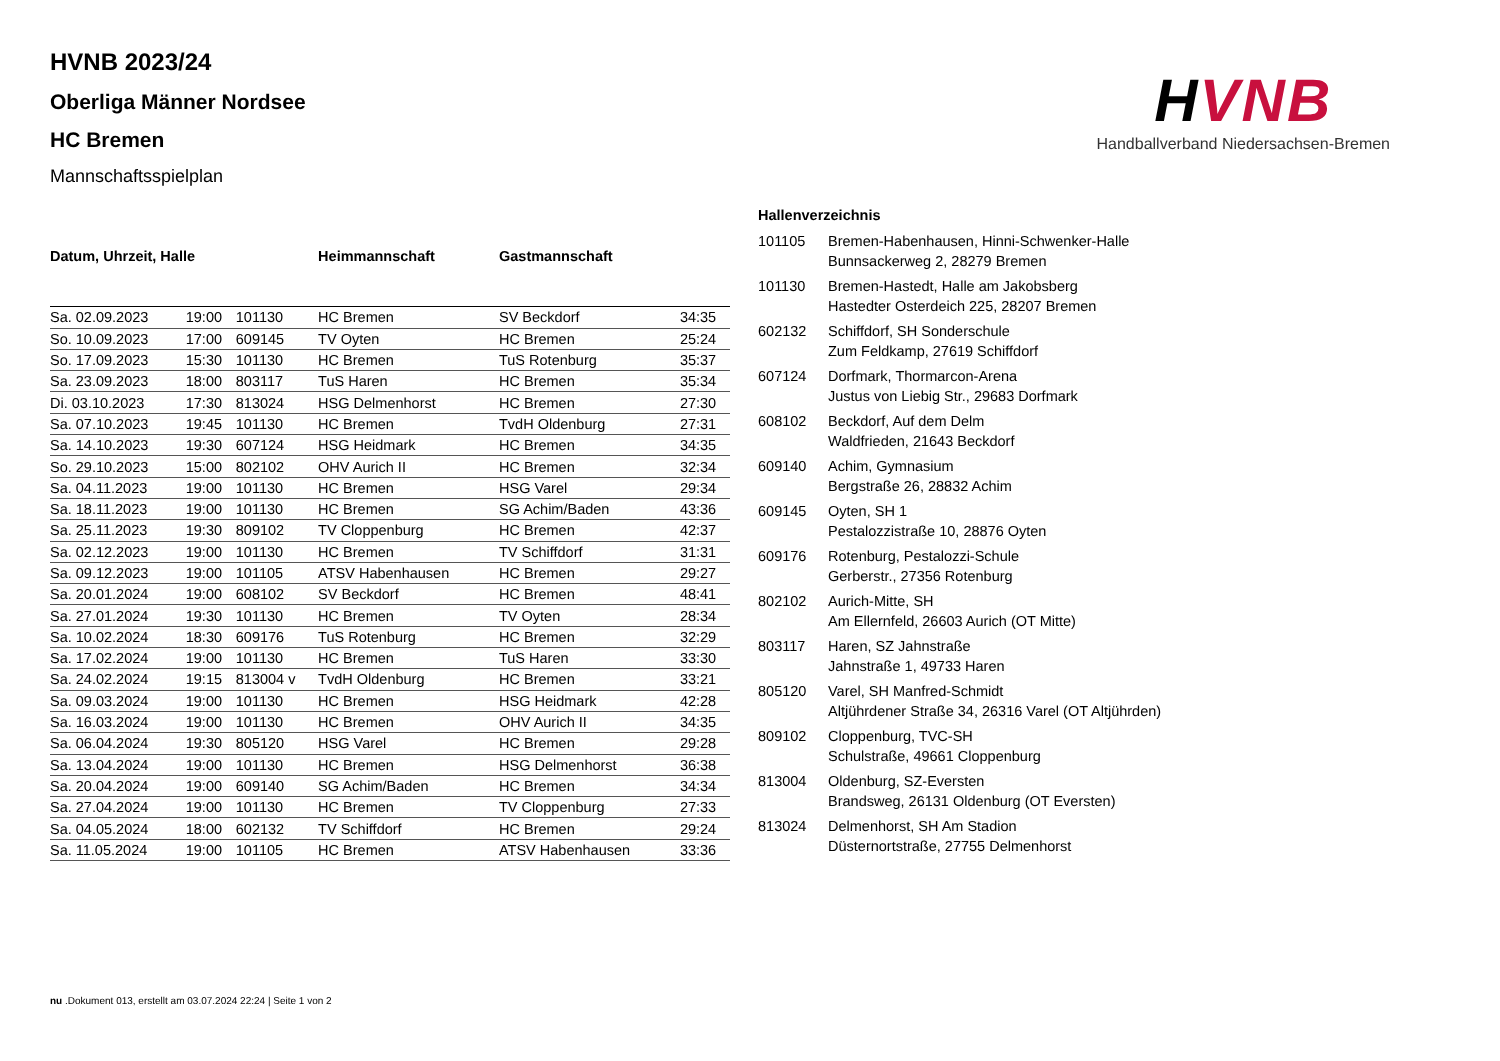HVNB 2023/24
Oberliga Männer Nordsee
HC Bremen
Mannschaftsspielplan
HVNB
Handballverband Niedersachsen-Bremen
| Datum, Uhrzeit, Halle | | | Heimmannschaft | Gastmannschaft | |
| --- | --- | --- | --- | --- | --- |
| Sa. 02.09.2023 | 19:00 | 101130 | HC Bremen | SV Beckdorf | 34:35 |
| So. 10.09.2023 | 17:00 | 609145 | TV Oyten | HC Bremen | 25:24 |
| So. 17.09.2023 | 15:30 | 101130 | HC Bremen | TuS Rotenburg | 35:37 |
| Sa. 23.09.2023 | 18:00 | 803117 | TuS Haren | HC Bremen | 35:34 |
| Di. 03.10.2023 | 17:30 | 813024 | HSG Delmenhorst | HC Bremen | 27:30 |
| Sa. 07.10.2023 | 19:45 | 101130 | HC Bremen | TvdH Oldenburg | 27:31 |
| Sa. 14.10.2023 | 19:30 | 607124 | HSG Heidmark | HC Bremen | 34:35 |
| So. 29.10.2023 | 15:00 | 802102 | OHV Aurich II | HC Bremen | 32:34 |
| Sa. 04.11.2023 | 19:00 | 101130 | HC Bremen | HSG Varel | 29:34 |
| Sa. 18.11.2023 | 19:00 | 101130 | HC Bremen | SG Achim/Baden | 43:36 |
| Sa. 25.11.2023 | 19:30 | 809102 | TV Cloppenburg | HC Bremen | 42:37 |
| Sa. 02.12.2023 | 19:00 | 101130 | HC Bremen | TV Schiffdorf | 31:31 |
| Sa. 09.12.2023 | 19:00 | 101105 | ATSV Habenhausen | HC Bremen | 29:27 |
| Sa. 20.01.2024 | 19:00 | 608102 | SV Beckdorf | HC Bremen | 48:41 |
| Sa. 27.01.2024 | 19:30 | 101130 | HC Bremen | TV Oyten | 28:34 |
| Sa. 10.02.2024 | 18:30 | 609176 | TuS Rotenburg | HC Bremen | 32:29 |
| Sa. 17.02.2024 | 19:00 | 101130 | HC Bremen | TuS Haren | 33:30 |
| Sa. 24.02.2024 | 19:15 | 813004 v | TvdH Oldenburg | HC Bremen | 33:21 |
| Sa. 09.03.2024 | 19:00 | 101130 | HC Bremen | HSG Heidmark | 42:28 |
| Sa. 16.03.2024 | 19:00 | 101130 | HC Bremen | OHV Aurich II | 34:35 |
| Sa. 06.04.2024 | 19:30 | 805120 | HSG Varel | HC Bremen | 29:28 |
| Sa. 13.04.2024 | 19:00 | 101130 | HC Bremen | HSG Delmenhorst | 36:38 |
| Sa. 20.04.2024 | 19:00 | 609140 | SG Achim/Baden | HC Bremen | 34:34 |
| Sa. 27.04.2024 | 19:00 | 101130 | HC Bremen | TV Cloppenburg | 27:33 |
| Sa. 04.05.2024 | 18:00 | 602132 | TV Schiffdorf | HC Bremen | 29:24 |
| Sa. 11.05.2024 | 19:00 | 101105 | HC Bremen | ATSV Habenhausen | 33:36 |
| Hallenverzeichnis | |
| --- | --- |
| 101105 | Bremen-Habenhausen, Hinni-Schwenker-Halle Bunnsackerweg 2, 28279 Bremen |
| 101130 | Bremen-Hastedt, Halle am Jakobsberg Hastedter Osterdeich 225, 28207 Bremen |
| 602132 | Schiffdorf, SH Sonderschule Zum Feldkamp, 27619 Schiffdorf |
| 607124 | Dorfmark, Thormarcon-Arena Justus von Liebig Str., 29683 Dorfmark |
| 608102 | Beckdorf, Auf dem Delm Waldfrieden, 21643 Beckdorf |
| 609140 | Achim, Gymnasium Bergstraße 26, 28832 Achim |
| 609145 | Oyten, SH 1 Pestalozzistraße 10, 28876 Oyten |
| 609176 | Rotenburg, Pestalozzi-Schule Gerberstr., 27356 Rotenburg |
| 802102 | Aurich-Mitte, SH Am Ellernfeld, 26603 Aurich (OT Mitte) |
| 803117 | Haren, SZ Jahnstraße Jahnstraße 1, 49733 Haren |
| 805120 | Varel, SH Manfred-Schmidt Altjührdener Straße 34, 26316 Varel (OT Altjührden) |
| 809102 | Cloppenburg, TVC-SH Schulstraße, 49661 Cloppenburg |
| 813004 | Oldenburg, SZ-Eversten Brandsweg, 26131 Oldenburg (OT Eversten) |
| 813024 | Delmenhorst, SH Am Stadion Düsternortstraße, 27755 Delmenhorst |
nu .Dokument 013, erstellt am 03.07.2024 22:24 | Seite 1 von 2